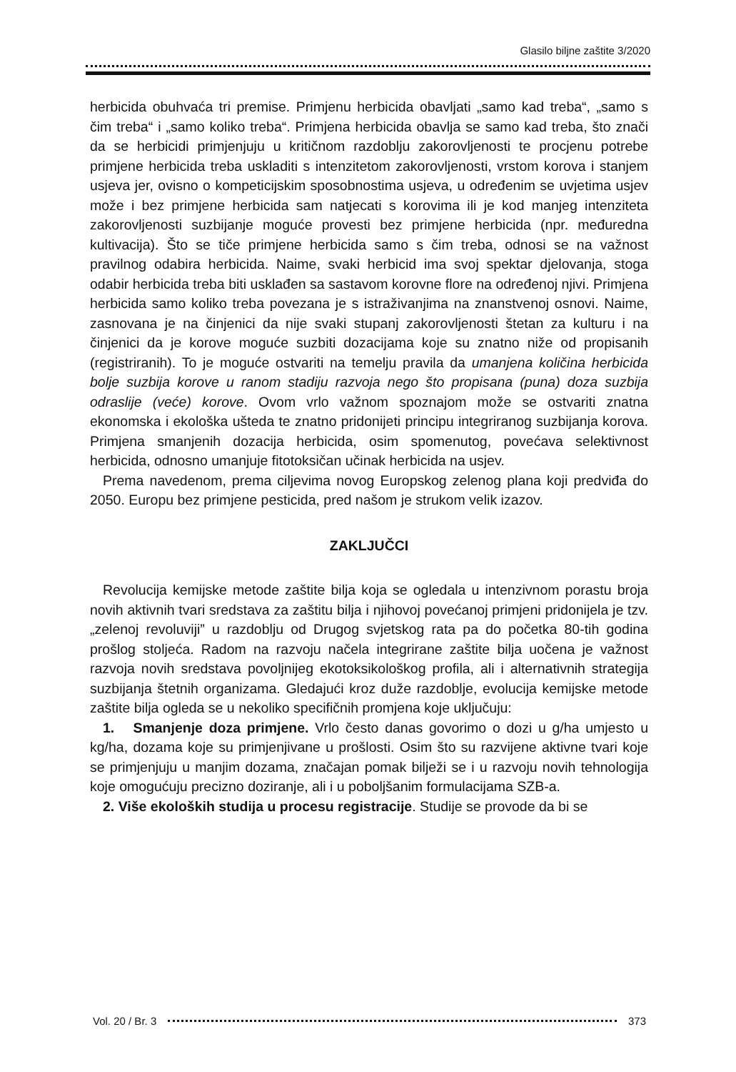Glasilo biljne zaštite 3/2020
herbicida obuhvaća tri premise. Primjenu herbicida obavljati „samo kad treba“, „samo s čim treba“ i „samo koliko treba“. Primjena herbicida obavlja se samo kad treba, što znači da se herbicidi primjenjuju u kritičnom razdoblju zakorovljenosti te procjenu potrebe primjene herbicida treba uskladiti s intenzitetom zakorovljenosti, vrstom korova i stanjem usjeva jer, ovisno o kompeticijskim sposobnostima usjeva, u određenim se uvjetima usjev može i bez primjene herbicida sam natjecati s korovima ili je kod manjeg intenziteta zakorovljenosti suzbijanje moguće provesti bez primjene herbicida (npr. međuredna kultivacija). Što se tiče primjene herbicida samo s čim treba, odnosi se na važnost pravilnog odabira herbicida. Naime, svaki herbicid ima svoj spektar djelovanja, stoga odabir herbicida treba biti usklađen sa sastavom korovne flore na određenoj njivi. Primjena herbicida samo koliko treba povezana je s istraživanjima na znanstvenoj osnovi. Naime, zasnovana je na činjenici da nije svaki stupanj zakorovljenosti štetan za kulturu i na činjenici da je korove moguće suzbiti dozacijama koje su znatno niže od propisanih (registriranih). To je moguće ostvariti na temelju pravila da umanjena količina herbicida bolje suzbija korove u ranom stadiju razvoja nego što propisana (puna) doza suzbija odraslije (veće) korove. Ovom vrlo važnom spoznajom može se ostvariti znatna ekonomska i ekološka ušteda te znatno pridonijeti principu integriranog suzbijanja korova. Primjena smanjenih dozacija herbicida, osim spomenutog, povećava selektivnost herbicida, odnosno umanjuje fitotoksičan učinak herbicida na usjev.
Prema navedenom, prema ciljevima novog Europskog zelenog plana koji predviđa do 2050. Europu bez primjene pesticida, pred našom je strukom velik izazov.
ZAKLJUČCI
Revolucija kemijske metode zaštite bilja koja se ogledala u intenzivnom porastu broja novih aktivnih tvari sredstava za zaštitu bilja i njihovoj povećanoj primjeni pridonijela je tzv. „zelenoj revoluviji” u razdoblju od Drugog svjetskog rata pa do početka 80-tih godina prošlog stoljeća. Radom na razvoju načela integrirane zaštite bilja uočena je važnost razvoja novih sredstava povoljnijeg ekotoksikološkog profila, ali i alternativnih strategija suzbijanja štetnih organizama. Gledajući kroz duže razdoblje, evolucija kemijske metode zaštite bilja ogleda se u nekoliko specifičnih promjena koje uključuju:
1. Smanjenje doza primjene. Vrlo često danas govorimo o dozi u g/ha umjesto u kg/ha, dozama koje su primjenjivane u prošlosti. Osim što su razvijene aktivne tvari koje se primjenjuju u manjim dozama, značajan pomak bilježi se i u razvoju novih tehnologija koje omogućuju precizno doziranje, ali i u poboljšanim formulacijama SZB-a.
2. Više ekoloških studija u procesu registracije. Studije se provode da bi se
Vol. 20 / Br. 3 373